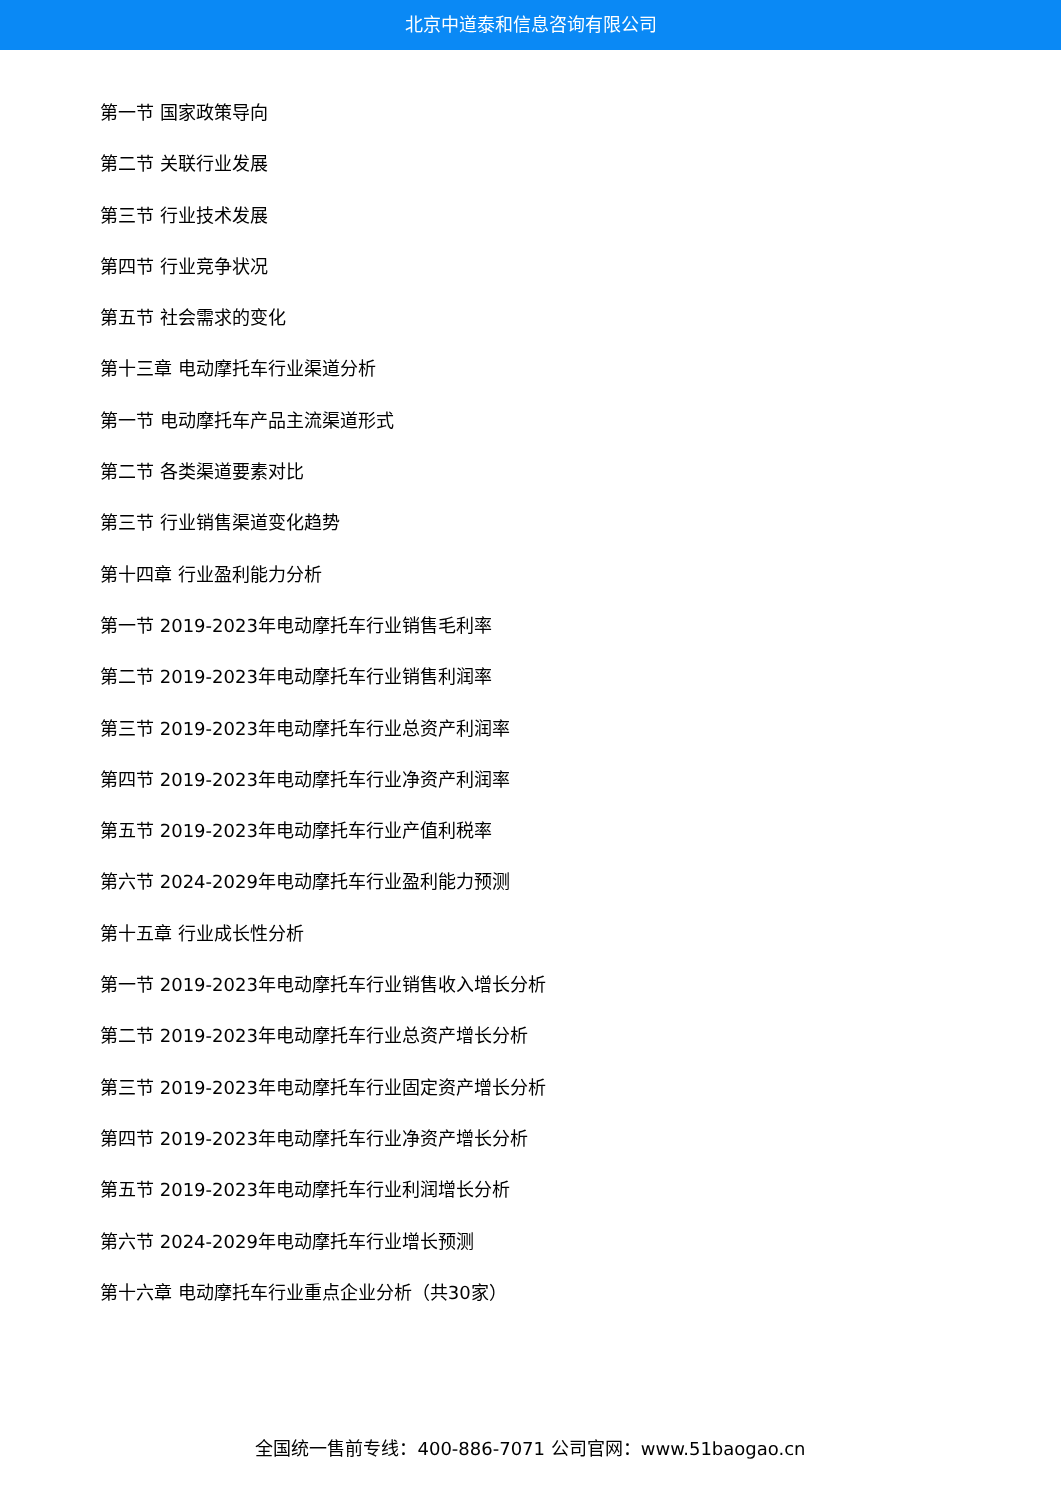北京中道泰和信息咨询有限公司
第一节 国家政策导向
第二节 关联行业发展
第三节 行业技术发展
第四节 行业竞争状况
第五节 社会需求的变化
第十三章 电动摩托车行业渠道分析
第一节 电动摩托车产品主流渠道形式
第二节 各类渠道要素对比
第三节 行业销售渠道变化趋势
第十四章 行业盈利能力分析
第一节 2019-2023年电动摩托车行业销售毛利率
第二节 2019-2023年电动摩托车行业销售利润率
第三节 2019-2023年电动摩托车行业总资产利润率
第四节 2019-2023年电动摩托车行业净资产利润率
第五节 2019-2023年电动摩托车行业产值利税率
第六节 2024-2029年电动摩托车行业盈利能力预测
第十五章 行业成长性分析
第一节 2019-2023年电动摩托车行业销售收入增长分析
第二节 2019-2023年电动摩托车行业总资产增长分析
第三节 2019-2023年电动摩托车行业固定资产增长分析
第四节 2019-2023年电动摩托车行业净资产增长分析
第五节 2019-2023年电动摩托车行业利润增长分析
第六节 2024-2029年电动摩托车行业增长预测
第十六章 电动摩托车行业重点企业分析（共30家）
全国统一售前专线：400-886-7071 公司官网：www.51baogao.cn